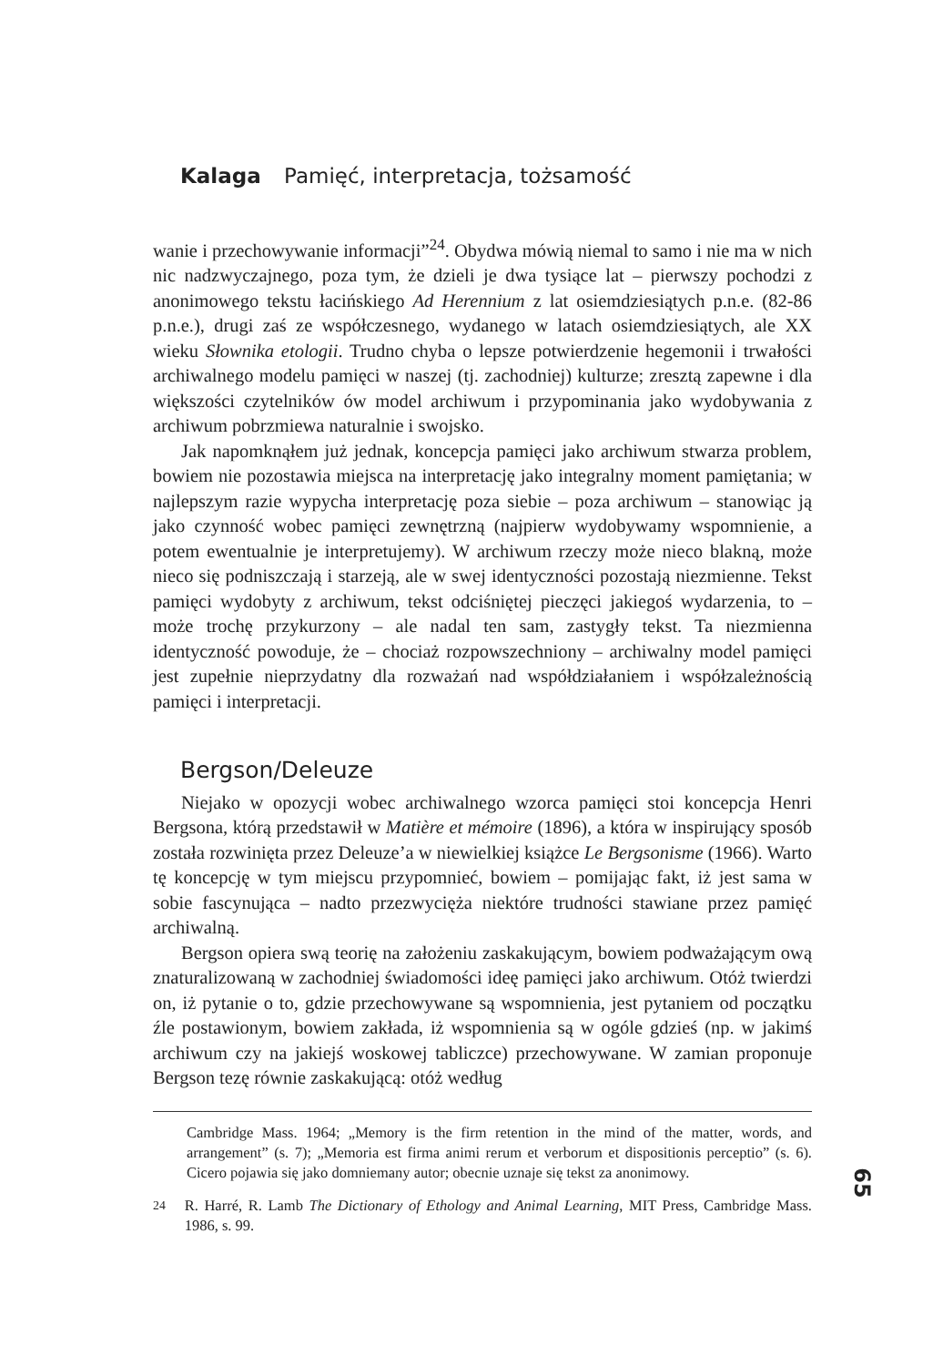Kalaga Pamięć, interpretacja, tożsamość
wanie i przechowywanie informacji”<sup>24</sup>. Obydwa mówią niemal to samo i nie ma w nich nic nadzwyczajnego, poza tym, że dzieli je dwa tysiące lat – pierwszy pochodzi z anonimowego tekstu łacińskiego Ad Herennium z lat osiemdziesiątych p.n.e. (82-86 p.n.e.), drugi zaś ze współczesnego, wydanego w latach osiemdziesiątych, ale XX wieku Słownika etologii. Trudno chyba o lepsze potwierdzenie hegemonii i trwałości archiwalnego modelu pamięci w naszej (tj. zachodniej) kulturze; zresztą zapewne i dla większości czytelników ów model archiwum i przypominania jako wydobywania z archiwum pobrzmiewa naturalnie i swojsko.
Jak napomknąłem już jednak, koncepcja pamięci jako archiwum stwarza problem, bowiem nie pozostawia miejsca na interpretację jako integralny moment pamiętania; w najlepszym razie wypycha interpretację poza siebie – poza archiwum – stanowiąc ją jako czynność wobec pamięci zewnętrzną (najpierw wydobywamy wspomnienie, a potem ewentualnie je interpretujemy). W archiwum rzeczy może nieco blakną, może nieco się podniszczają i starzeją, ale w swej identyczności pozostają niezmienne. Tekst pamięci wydobyty z archiwum, tekst odciśniętej pieczęci jakiegoś wydarzenia, to – może trochę przykurzony – ale nadal ten sam, zastygły tekst. Ta niezmienna identyczność powoduje, że – chociaż rozpowszechniony – archiwalny model pamięci jest zupełnie nieprzydatny dla rozważań nad współdziałaniem i współzależnością pamięci i interpretacji.
Bergson/Deleuze
Niejako w opozycji wobec archiwalnego wzorca pamięci stoi koncepcja Henri Bergsona, którą przedstawił w Matière et mémoire (1896), a która w inspirujący sposób została rozwinięta przez Deleuze’a w niewielkiej książce Le Bergsonisme (1966). Warto tę koncepcję w tym miejscu przypomnieć, bowiem – pomijając fakt, iż jest sama w sobie fascynująca – nadto przezwycięża niektóre trudności stawiane przez pamięć archiwalną.
Bergson opiera swą teorię na założeniu zaskakującym, bowiem podważającym ową znaturalizowaną w zachodniej świadomości ideę pamięci jako archiwum. Otóż twierdzi on, iż pytanie o to, gdzie przechowywane są wspomnienia, jest pytaniem od początku źle postawionym, bowiem zakłada, iż wspomnienia są w ogóle gdzieś (np. w jakimś archiwum czy na jakiejś woskowej tabliczce) przechowywane. W zamian proponuje Bergson tezę równie zaskakującą: otóż według
Cambridge Mass. 1964; „Memory is the firm retention in the mind of the matter, words, and arrangement” (s. 7); „Memoria est firma animi rerum et verborum et dispositionis perceptio” (s. 6). Cicero pojawia się jako domniemany autor; obecnie uznaje się tekst za anonimowy.
<sup>24</sup> R. Harré, R. Lamb The Dictionary of Ethology and Animal Learning, MIT Press, Cambridge Mass. 1986, s. 99.
65